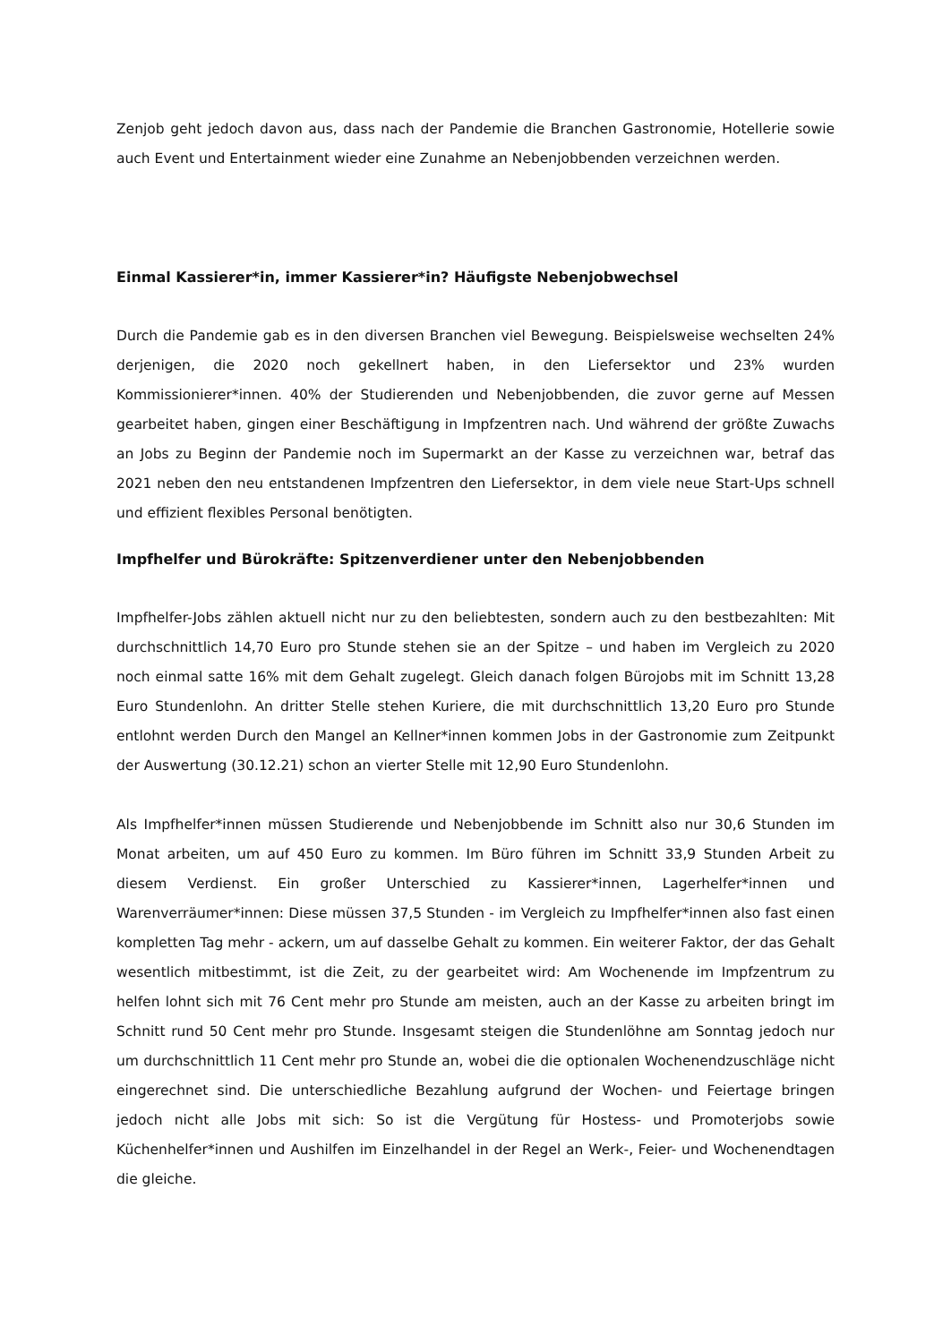Zenjob geht jedoch davon aus, dass nach der Pandemie die Branchen Gastronomie, Hotellerie sowie auch Event und Entertainment wieder eine Zunahme an Nebenjobbenden verzeichnen werden.
Einmal Kassierer*in, immer Kassierer*in? Häufigste Nebenjobwechsel
Durch die Pandemie gab es in den diversen Branchen viel Bewegung. Beispielsweise wechselten 24% derjenigen, die 2020 noch gekellnert haben, in den Liefersektor und 23% wurden Kommissionierer*innen. 40% der Studierenden und Nebenjobbenden, die zuvor gerne auf Messen gearbeitet haben, gingen einer Beschäftigung in Impfzentren nach. Und während der größte Zuwachs an Jobs zu Beginn der Pandemie noch im Supermarkt an der Kasse zu verzeichnen war, betraf das 2021 neben den neu entstandenen Impfzentren den Liefersektor, in dem viele neue Start-Ups schnell und effizient flexibles Personal benötigten.
Impfhelfer und Bürokräfte: Spitzenverdiener unter den Nebenjobbenden
Impfhelfer-Jobs zählen aktuell nicht nur zu den beliebtesten, sondern auch zu den bestbezahlten: Mit durchschnittlich 14,70 Euro pro Stunde stehen sie an der Spitze – und haben im Vergleich zu 2020 noch einmal satte 16% mit dem Gehalt zugelegt. Gleich danach folgen Bürojobs mit im Schnitt 13,28 Euro Stundenlohn. An dritter Stelle stehen Kuriere, die mit durchschnittlich 13,20 Euro pro Stunde entlohnt werden Durch den Mangel an Kellner*innen kommen Jobs in der Gastronomie zum Zeitpunkt der Auswertung (30.12.21) schon an vierter Stelle mit 12,90 Euro Stundenlohn.
Als Impfhelfer*innen müssen Studierende und Nebenjobbende im Schnitt also nur 30,6 Stunden im Monat arbeiten, um auf 450 Euro zu kommen. Im Büro führen im Schnitt 33,9 Stunden Arbeit zu diesem Verdienst. Ein großer Unterschied zu Kassierer*innen, Lagerhelfer*innen und Warenverräumer*innen: Diese müssen 37,5 Stunden - im Vergleich zu Impfhelfer*innen also fast einen kompletten Tag mehr - ackern, um auf dasselbe Gehalt zu kommen. Ein weiterer Faktor, der das Gehalt wesentlich mitbestimmt, ist die Zeit, zu der gearbeitet wird: Am Wochenende im Impfzentrum zu helfen lohnt sich mit 76 Cent mehr pro Stunde am meisten, auch an der Kasse zu arbeiten bringt im Schnitt rund 50 Cent mehr pro Stunde. Insgesamt steigen die Stundenlöhne am Sonntag jedoch nur um durchschnittlich 11 Cent mehr pro Stunde an, wobei die die optionalen Wochenendzuschläge nicht eingerechnet sind. Die unterschiedliche Bezahlung aufgrund der Wochen- und Feiertage bringen jedoch nicht alle Jobs mit sich: So ist die Vergütung für Hostess- und Promoterjobs sowie Küchenhelfer*innen und Aushilfen im Einzelhandel in der Regel an Werk-, Feier- und Wochenendtagen die gleiche.